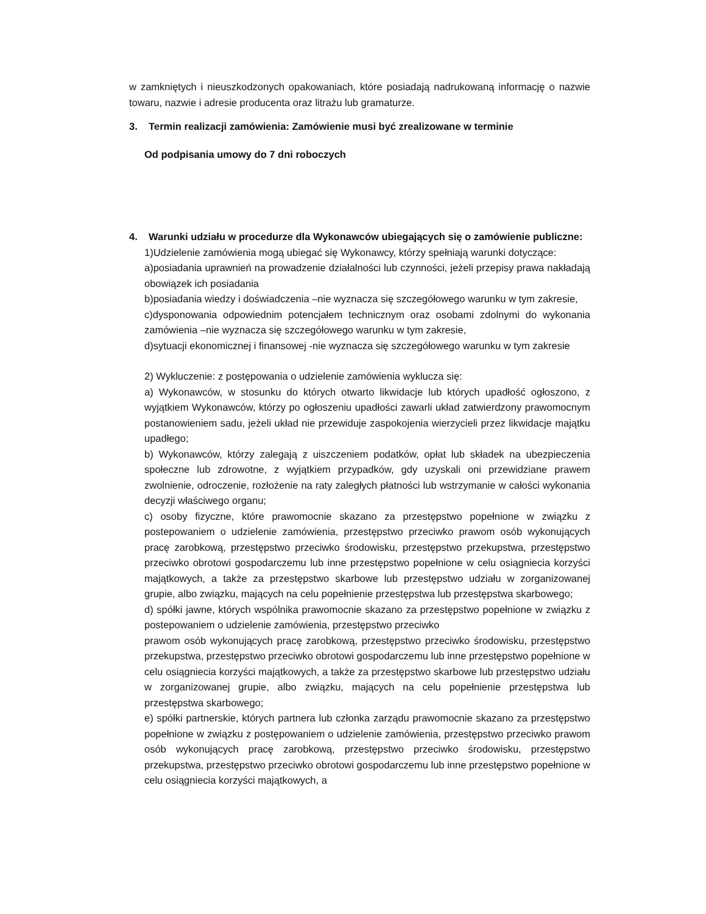w zamkniętych i nieuszkodzonych opakowaniach, które posiadają nadrukowaną informację o nazwie towaru, nazwie i adresie producenta oraz litrażu lub gramaturze.
3. Termin realizacji zamówienia: Zamówienie musi być zrealizowane w terminie
Od podpisania umowy do 7 dni roboczych
4. Warunki udziału w procedurze dla Wykonawców ubiegających się o zamówienie publiczne:
1)Udzielenie zamówienia mogą ubiegać się Wykonawcy, którzy spełniają warunki dotyczące:
a)posiadania uprawnień na prowadzenie działalności lub czynności, jeżeli przepisy prawa nakładają obowiązek ich posiadania
b)posiadania wiedzy i doświadczenia –nie wyznacza się szczegółowego warunku w tym zakresie,
c)dysponowania odpowiednim potencjałem technicznym oraz osobami zdolnymi do wykonania zamówienia –nie wyznacza się szczegółowego warunku w tym zakresie,
d)sytuacji ekonomicznej i finansowej -nie wyznacza się szczegółowego warunku w tym zakresie
2) Wykluczenie: z postępowania o udzielenie zamówienia wyklucza się:
a) Wykonawców, w stosunku do których otwarto likwidacje lub których upadłość ogłoszono, z wyjątkiem Wykonawców, którzy po ogłoszeniu upadłości zawarli układ zatwierdzony prawomocnym postanowieniem sadu, jeżeli układ nie przewiduje zaspokojenia wierzycieli przez likwidacje majątku upadłego;
b) Wykonawców, którzy zalegają z uiszczeniem podatków, opłat lub składek na ubezpieczenia społeczne lub zdrowotne, z wyjątkiem przypadków, gdy uzyskali oni przewidziane prawem zwolnienie, odroczenie, rozłożenie na raty zaległych płatności lub wstrzymanie w całości wykonania decyzji właściwego organu;
c) osoby fizyczne, które prawomocnie skazano za przestępstwo popełnione w związku z postepowaniem o udzielenie zamówienia, przestępstwo przeciwko prawom osób wykonujących pracę zarobkową, przestępstwo przeciwko środowisku, przestępstwo przekupstwa, przestępstwo przeciwko obrotowi gospodarczemu lub inne przestępstwo popełnione w celu osiągniecia korzyści majątkowych, a także za przestępstwo skarbowe lub przestępstwo udziału w zorganizowanej grupie, albo związku, mających na celu popełnienie przestępstwa lub przestępstwa skarbowego;
d) spółki jawne, których wspólnika prawomocnie skazano za przestępstwo popełnione w związku z postepowaniem o udzielenie zamówienia, przestępstwo przeciwko
prawom osób wykonujących pracę zarobkową, przestępstwo przeciwko środowisku, przestępstwo przekupstwa, przestępstwo przeciwko obrotowi gospodarczemu lub inne przestępstwo popełnione w celu osiągniecia korzyści majątkowych, a także za przestępstwo skarbowe lub przestępstwo udziału w zorganizowanej grupie, albo związku, mających na celu popełnienie przestępstwa lub przestępstwa skarbowego;
e) spółki partnerskie, których partnera lub członka zarządu prawomocnie skazano za przestępstwo popełnione w związku z postępowaniem o udzielenie zamówienia, przestępstwo przeciwko prawom osób wykonujących pracę zarobkową, przestępstwo przeciwko środowisku, przestępstwo przekupstwa, przestępstwo przeciwko obrotowi gospodarczemu lub inne przestępstwo popełnione w celu osiągniecia korzyści majątkowych, a